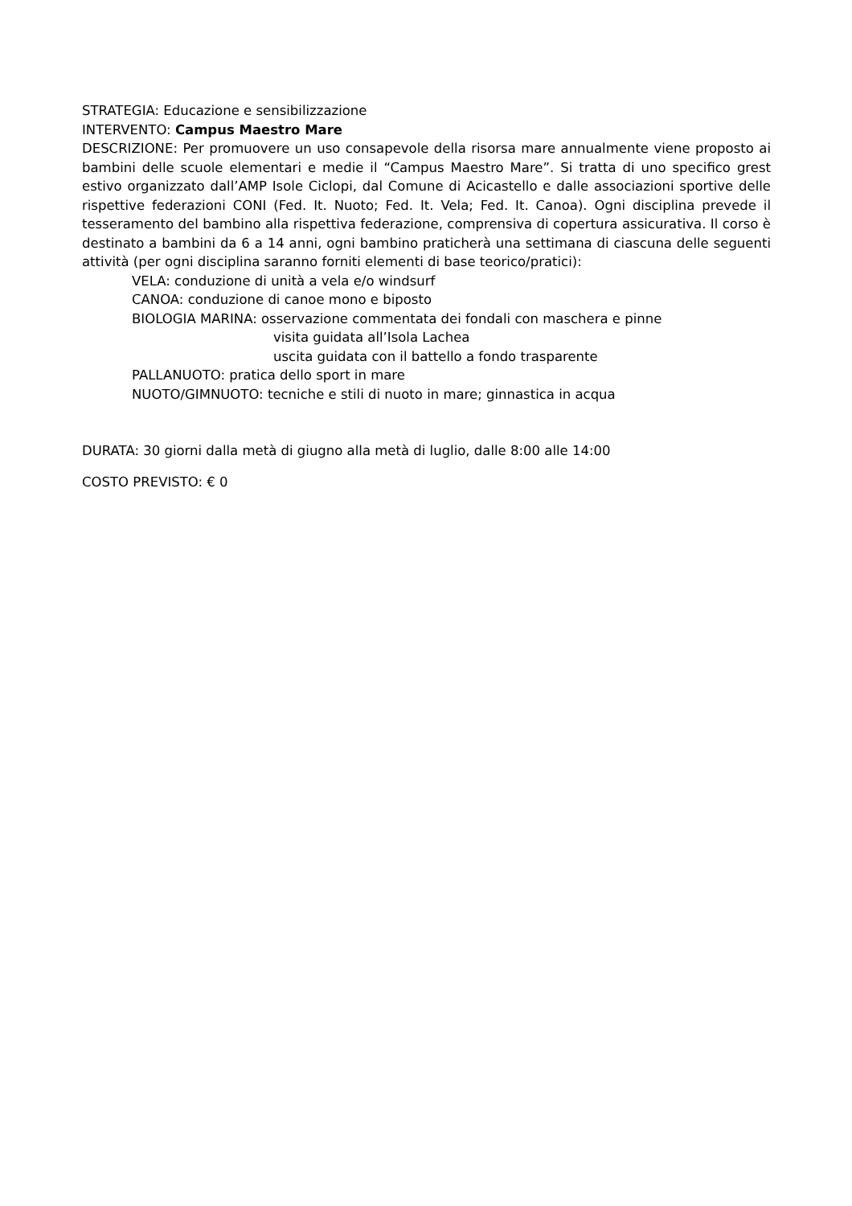STRATEGIA: Educazione e sensibilizzazione
INTERVENTO: Campus Maestro Mare
DESCRIZIONE: Per promuovere un uso consapevole della risorsa mare annualmente viene proposto ai bambini delle scuole elementari e medie il “Campus Maestro Mare”. Si tratta di uno specifico grest estivo organizzato dall’AMP Isole Ciclopi, dal Comune di Acicastello e dalle associazioni sportive delle rispettive federazioni CONI (Fed. It. Nuoto; Fed. It. Vela; Fed. It. Canoa). Ogni disciplina prevede il tesseramento del bambino alla rispettiva federazione, comprensiva di copertura assicurativa. Il corso è destinato a bambini da 6 a 14 anni, ogni bambino praticherà una settimana di ciascuna delle seguenti attività (per ogni disciplina saranno forniti elementi di base teorico/pratici):
VELA: conduzione di unità a vela e/o windsurf
CANOA: conduzione di canoe mono e biposto
BIOLOGIA MARINA: osservazione commentata dei fondali con maschera e pinne
visita guidata all’Isola Lachea
uscita guidata con il battello a fondo trasparente
PALLANUOTO: pratica dello sport in mare
NUOTO/GIMNUOTO: tecniche e stili di nuoto in mare; ginnastica in acqua
DURATA: 30 giorni dalla metà di giugno alla metà di luglio, dalle 8:00 alle 14:00
COSTO PREVISTO: € 0